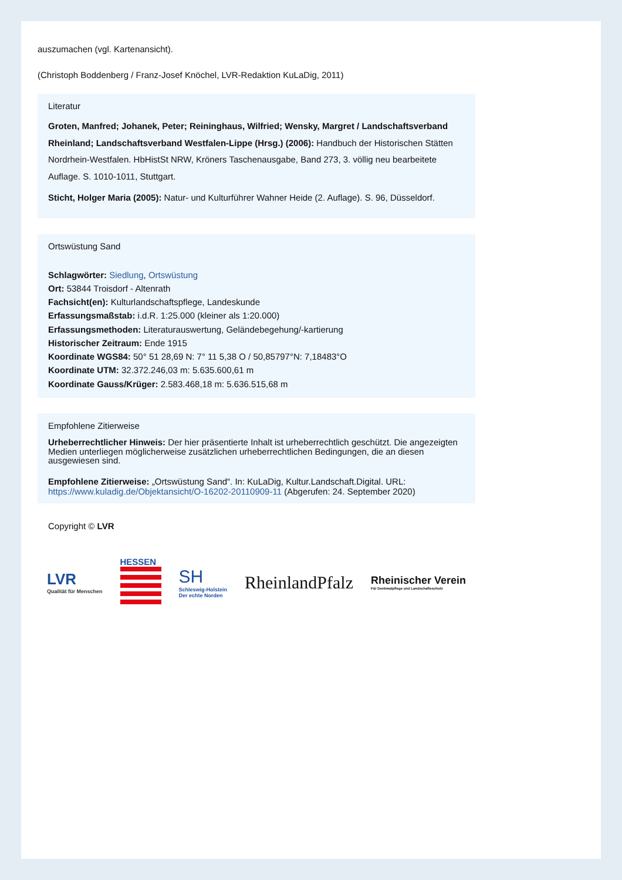auszumachen (vgl. Kartenansicht).
(Christoph Boddenberg / Franz-Josef Knöchel, LVR-Redaktion KuLaDig, 2011)
Literatur
Groten, Manfred; Johanek, Peter; Reininghaus, Wilfried; Wensky, Margret / Landschaftsverband Rheinland; Landschaftsverband Westfalen-Lippe (Hrsg.) (2006): Handbuch der Historischen Stätten Nordrhein-Westfalen. HbHistSt NRW, Kröners Taschenausgabe, Band 273, 3. völlig neu bearbeitete Auflage. S. 1010-1011, Stuttgart.
Sticht, Holger Maria (2005): Natur- und Kulturführer Wahner Heide (2. Auflage). S. 96, Düsseldorf.
Ortswüstung Sand
Schlagwörter: Siedlung, Ortswüstung
Ort: 53844 Troisdorf - Altenrath
Fachsicht(en): Kulturlandschaftspflege, Landeskunde
Erfassungsmaßstab: i.d.R. 1:25.000 (kleiner als 1:20.000)
Erfassungsmethoden: Literaturauswertung, Geländebegehung/-kartierung
Historischer Zeitraum: Ende 1915
Koordinate WGS84: 50° 51 28,69 N: 7° 11 5,38 O / 50,85797°N: 7,18483°O
Koordinate UTM: 32.372.246,03 m: 5.635.600,61 m
Koordinate Gauss/Krüger: 2.583.468,18 m: 5.636.515,68 m
Empfohlene Zitierweise
Urheberrechtlicher Hinweis: Der hier präsentierte Inhalt ist urheberrechtlich geschützt. Die angezeigten Medien unterliegen möglicherweise zusätzlichen urheberrechtlichen Bedingungen, die an diesen ausgewiesen sind.
Empfohlene Zitierweise: „Ortswüstung Sand“. In: KuLaDig, Kultur.Landschaft.Digital. URL: https://www.kuladig.de/Objektansicht/O-16202-20110909-11 (Abgerufen: 24. September 2020)
Copyright © LVR
LVR
Qualität für Menschen
HESSEN
SH
Schleswig-Holstein
Der echte Norden
RheinlandPfalz
Rheinischer Verein
Für Denkmalpflege und Landschaftsschutz